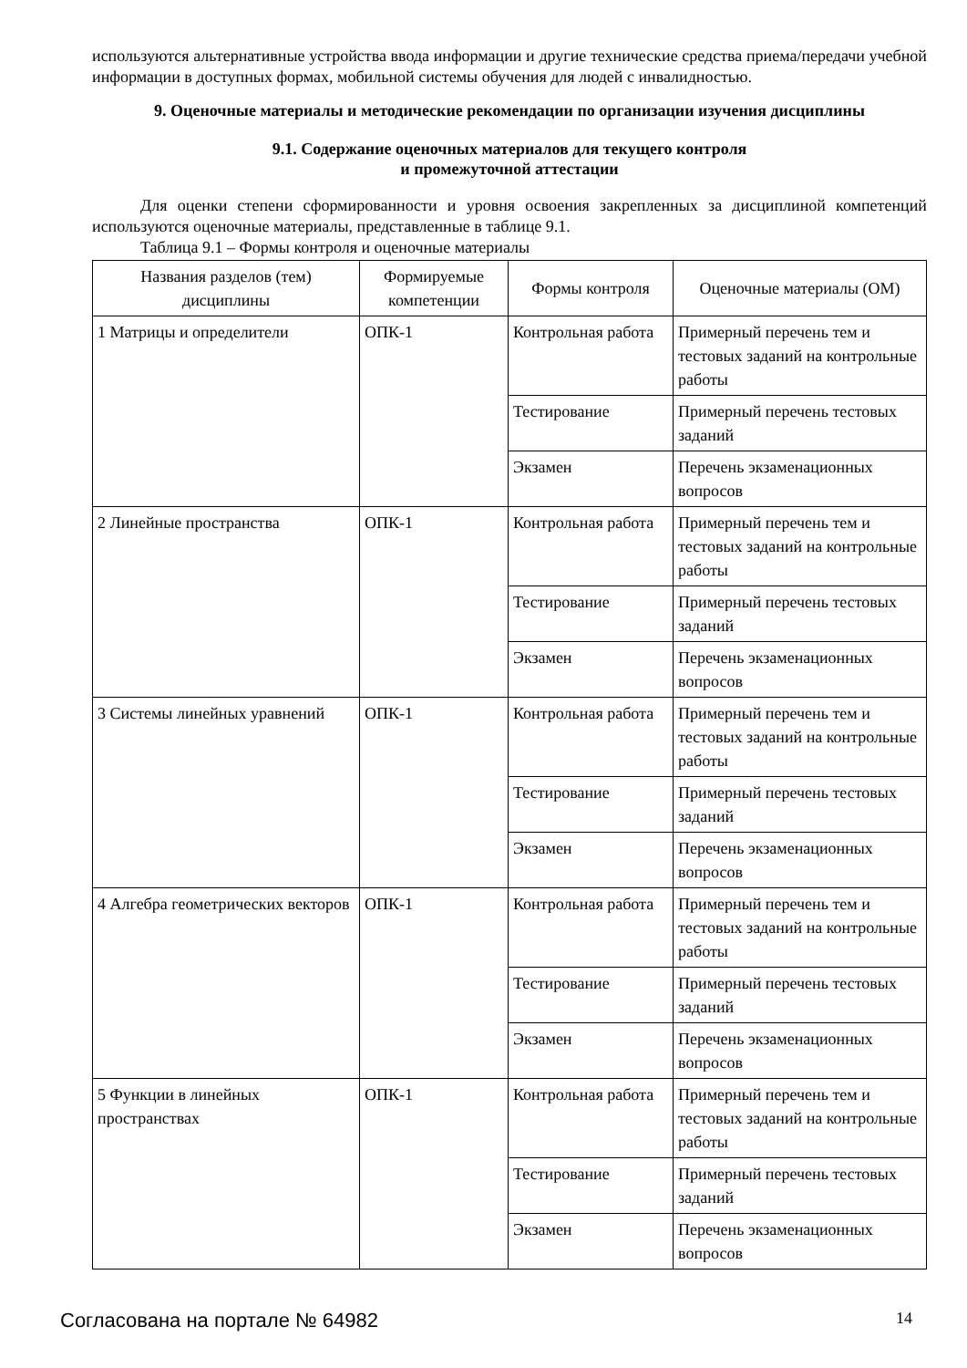используются альтернативные устройства ввода информации и другие технические средства приема/передачи учебной информации в доступных формах, мобильной системы обучения для людей с инвалидностью.
9. Оценочные материалы и методические рекомендации по организации изучения дисциплины
9.1. Содержание оценочных материалов для текущего контроля
и промежуточной аттестации
Для оценки степени сформированности и уровня освоения закрепленных за дисциплиной компетенций используются оценочные материалы, представленные в таблице 9.1.
Таблица 9.1 – Формы контроля и оценочные материалы
| Названия разделов (тем) дисциплины | Формируемые компетенции | Формы контроля | Оценочные материалы (ОМ) |
| --- | --- | --- | --- |
| 1 Матрицы и определители | ОПК-1 | Контрольная работа | Примерный перечень тем и тестовых заданий на контрольные работы |
| | | Тестирование | Примерный перечень тестовых заданий |
| | | Экзамен | Перечень экзаменационных вопросов |
| 2 Линейные пространства | ОПК-1 | Контрольная работа | Примерный перечень тем и тестовых заданий на контрольные работы |
| | | Тестирование | Примерный перечень тестовых заданий |
| | | Экзамен | Перечень экзаменационных вопросов |
| 3 Системы линейных уравнений | ОПК-1 | Контрольная работа | Примерный перечень тем и тестовых заданий на контрольные работы |
| | | Тестирование | Примерный перечень тестовых заданий |
| | | Экзамен | Перечень экзаменационных вопросов |
| 4 Алгебра геометрических векторов | ОПК-1 | Контрольная работа | Примерный перечень тем и тестовых заданий на контрольные работы |
| | | Тестирование | Примерный перечень тестовых заданий |
| | | Экзамен | Перечень экзаменационных вопросов |
| 5 Функции в линейных пространствах | ОПК-1 | Контрольная работа | Примерный перечень тем и тестовых заданий на контрольные работы |
| | | Тестирование | Примерный перечень тестовых заданий |
| | | Экзамен | Перечень экзаменационных вопросов |
Согласована на портале № 64982 14